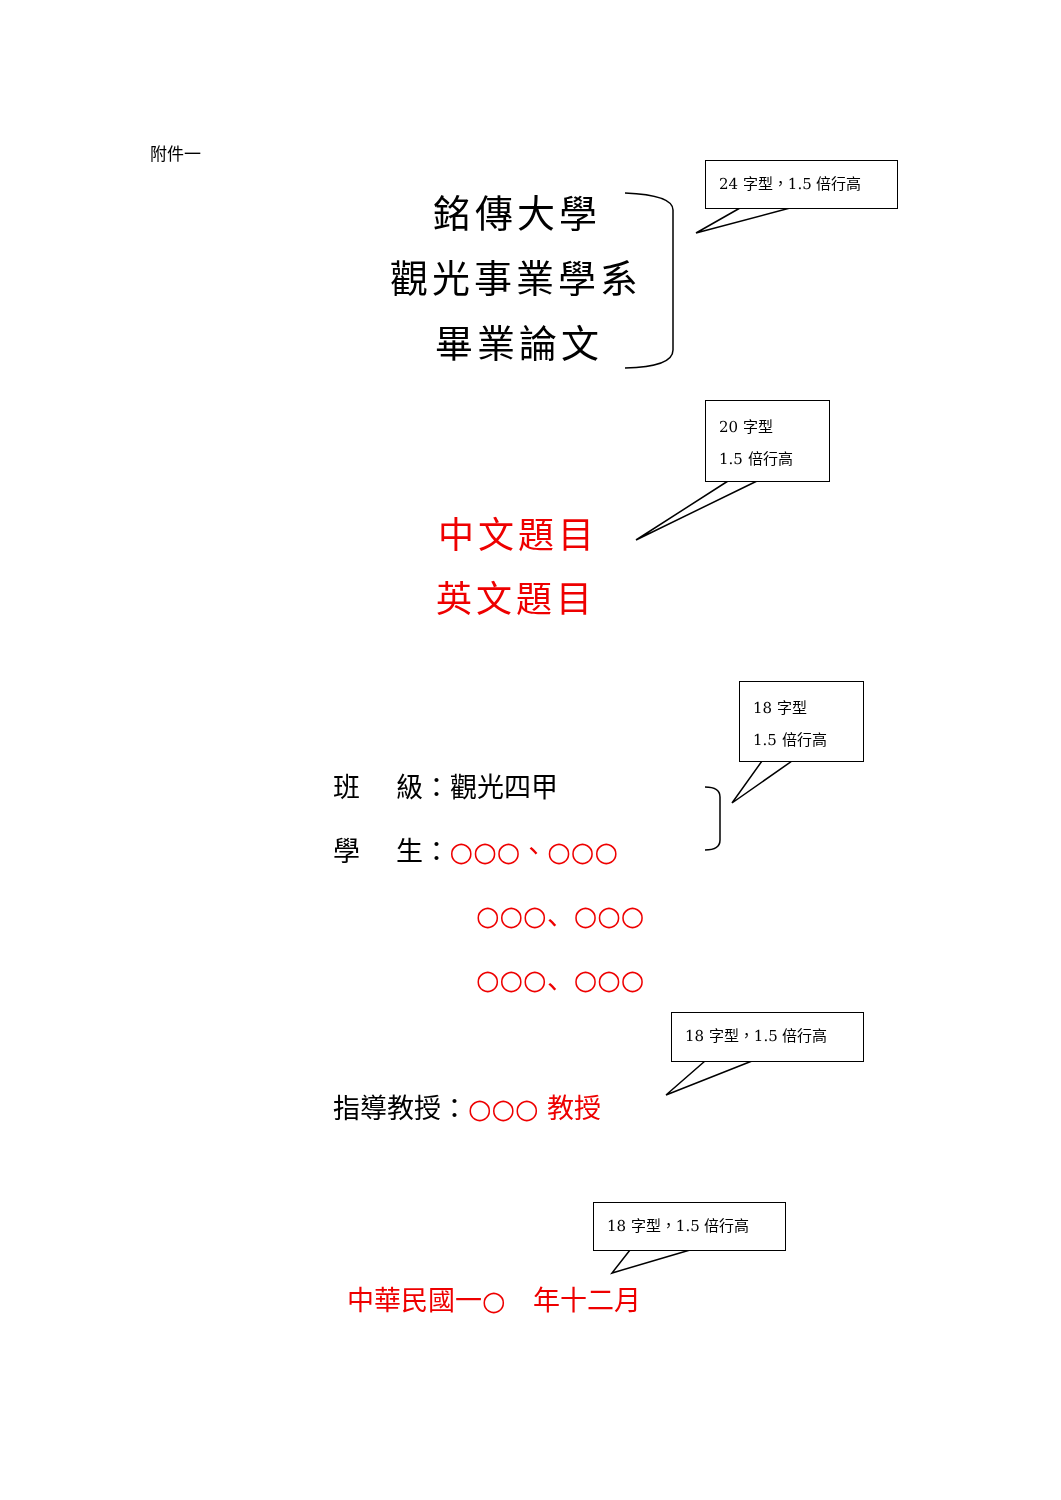附件一
24 字型，1.5 倍行高
銘傳大學
觀光事業學系
畢業論文
20 字型
1.5 倍行高
中文題目
英文題目
18 字型
1.5 倍行高
班　 級：觀光四甲
學　 生：○○○、○○○
○○○、○○○
○○○、○○○
18 字型，1.5 倍行高
指導教授：○○○ 教授
18 字型，1.5 倍行高
中華民國一○　年十二月